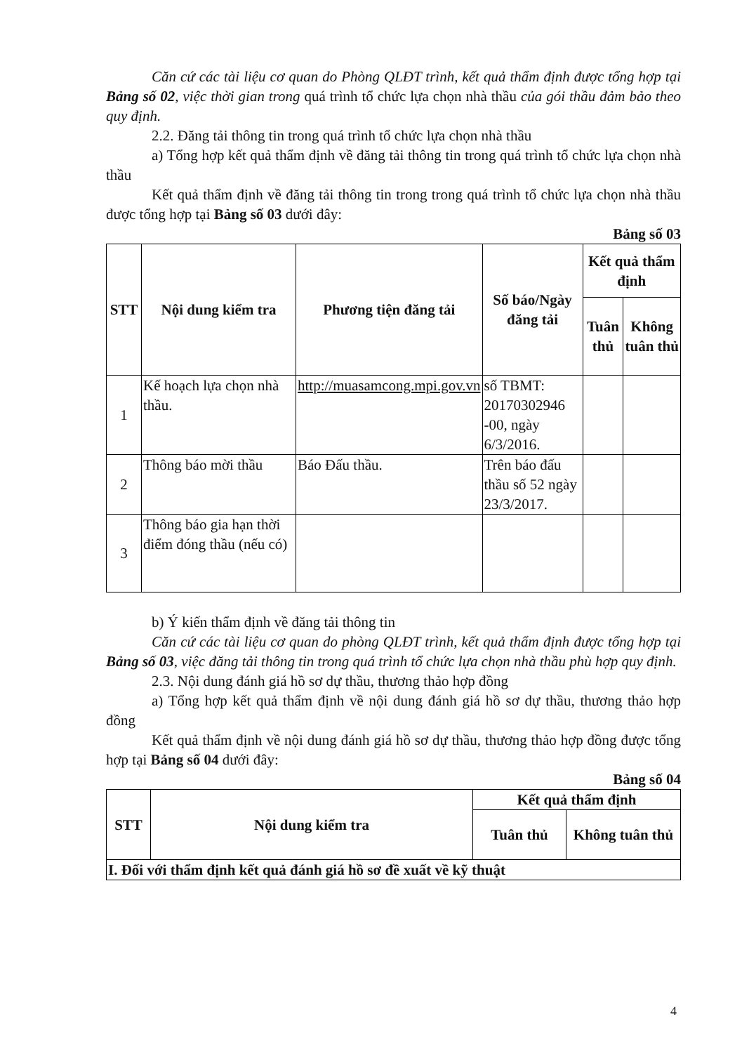Căn cứ các tài liệu cơ quan do Phòng QLĐT trình, kết quả thẩm định được tổng hợp tại Bảng số 02, việc thời gian trong quá trình tổ chức lựa chọn nhà thầu của gói thầu đảm bảo theo quy định.
2.2. Đăng tải thông tin trong quá trình tổ chức lựa chọn nhà thầu
a) Tổng hợp kết quả thẩm định về đăng tải thông tin trong quá trình tổ chức lựa chọn nhà thầu
Kết quả thẩm định về đăng tải thông tin trong trong quá trình tổ chức lựa chọn nhà thầu được tổng hợp tại Bảng số 03 dưới đây:
Bảng số 03
| STT | Nội dung kiểm tra | Phương tiện đăng tải | Số báo/Ngày đăng tải | Kết quả thẩm định | |
| --- | --- | --- | --- | --- | --- |
| | | | | Tuân thủ | Không tuân thủ |
| 1 | Kế hoạch lựa chọn nhà thầu. | http://muasamcong.mpi.gov.vn | số TBMT: 20170302946 -00, ngày 6/3/2016. | | |
| 2 | Thông báo mời thầu | Báo Đấu thầu. | Trên báo đấu thầu số 52 ngày 23/3/2017. | | |
| 3 | Thông báo gia hạn thời điểm đóng thầu (nếu có) | | | | |
b) Ý kiến thẩm định về đăng tải thông tin
Căn cứ các tài liệu cơ quan do phòng QLĐT trình, kết quả thẩm định được tổng hợp tại Bảng số 03, việc đăng tải thông tin trong quá trình tổ chức lựa chọn nhà thầu phù hợp quy định.
2.3. Nội dung đánh giá hồ sơ dự thầu, thương thảo hợp đồng
a) Tổng hợp kết quả thẩm định về nội dung đánh giá hồ sơ dự thầu, thương thảo hợp đồng
Kết quả thẩm định về nội dung đánh giá hồ sơ dự thầu, thương thảo hợp đồng được tổng hợp tại Bảng số 04 dưới đây:
Bảng số 04
| STT | Nội dung kiểm tra | Kết quả thẩm định | |
| --- | --- | --- | --- |
| | | Tuân thủ | Không tuân thủ |
| I. Đối với thẩm định kết quả đánh giá hồ sơ đề xuất về kỹ thuật | | | |
4